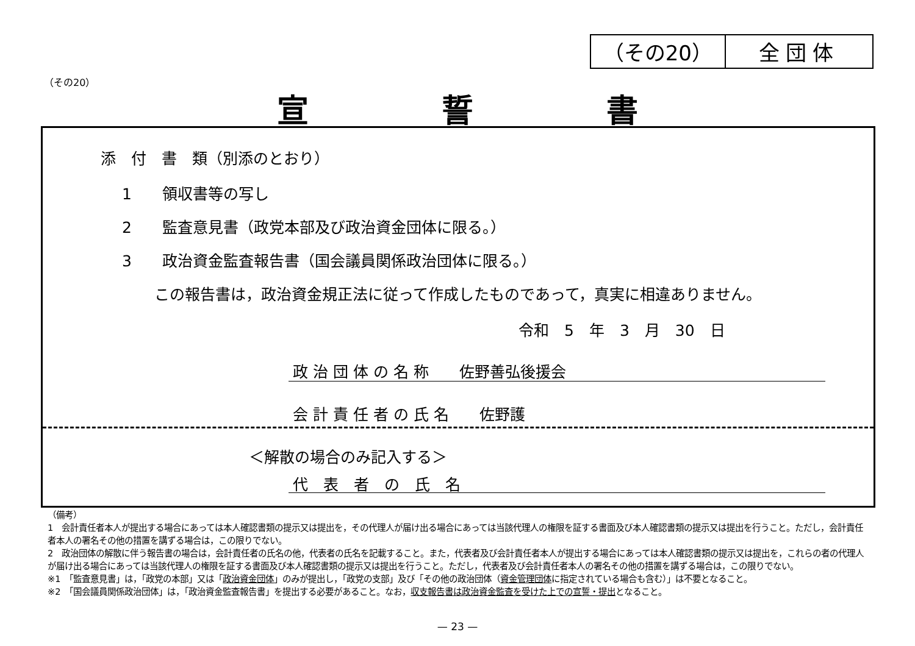（その20） 全団体
（その20）
宣 誓 書
添　付　書　類（別添のとおり）
1　　領収書等の写し
2　　監査意見書（政党本部及び政治資金団体に限る。）
3　　政治資金監査報告書（国会議員関係政治団体に限る。）
この報告書は，政治資金規正法に従って作成したものであって，真実に相違ありません。
令和　5　年　3　月　30　日
政 治 団 体 の 名 称　　佐野善弘後援会
会 計 責 任 者 の 氏 名　　佐野護
＜解散の場合のみ記入する＞
代　表　者　の　氏　名
（備考）
1　会計責任者本人が提出する場合にあっては本人確認書類の提示又は提出を，その代理人が届け出る場合にあっては当該代理人の権限を証する書面及び本人確認書類の提示又は提出を行うこと。ただし，会計責任者本人の署名その他の措置を講ずる場合は，この限りでない。
2　政治団体の解散に伴う報告書の場合は，会計責任者の氏名の他，代表者の氏名を記載すること。また，代表者及び会計責任者本人が提出する場合にあっては本人確認書類の提示又は提出を，これらの者の代理人が届け出る場合にあっては当該代理人の権限を証する書面及び本人確認書類の提示又は提出を行うこと。ただし，代表者及び会計責任者本人の署名その他の措置を講ずる場合は，この限りでない。
※1　「監査意見書」は，「政党の本部」又は「政治資金団体」のみが提出し，「政党の支部」及び「その他の政治団体（資金管理団体に指定されている場合も含む）」は不要となること。
※2　「国会議員関係政治団体」は，「政治資金監査報告書」を提出する必要があること。なお，収支報告書は政治資金監査を受けた上での宣誓・提出となること。
— 23 —